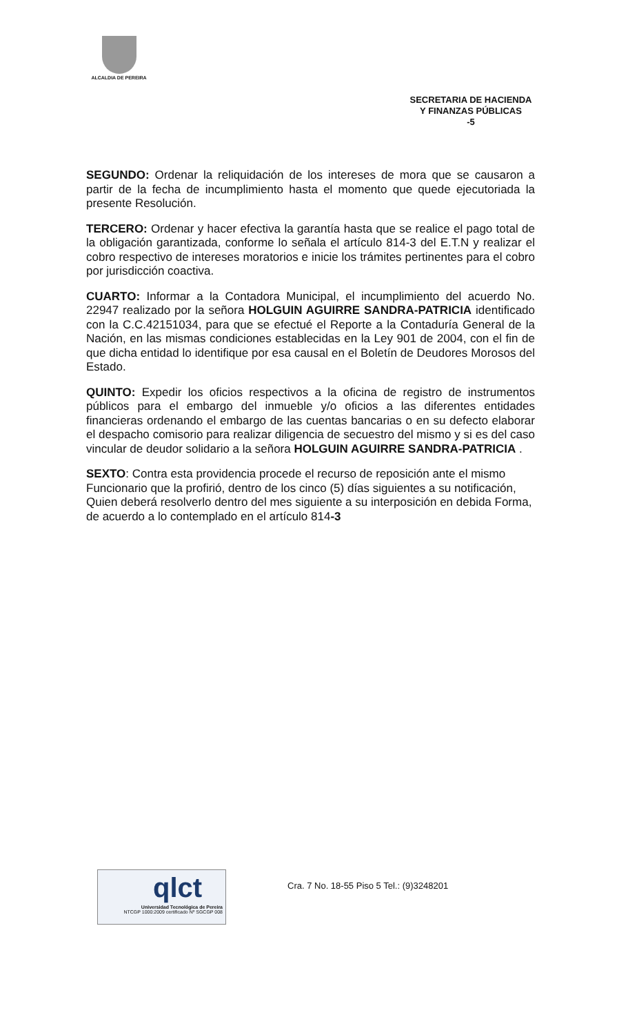ALCALDIA DE PEREIRA
SECRETARIA DE HACIENDA
Y FINANZAS PÚBLICAS
-5
SEGUNDO: Ordenar la reliquidación de los intereses de mora que se causaron a partir de la fecha de incumplimiento hasta el momento que quede ejecutoriada la presente Resolución.
TERCERO: Ordenar y hacer efectiva la garantía hasta que se realice el pago total de la obligación garantizada, conforme lo señala el artículo 814-3 del E.T.N y realizar el cobro respectivo de intereses moratorios e inicie los trámites pertinentes para el cobro por jurisdicción coactiva.
CUARTO: Informar a la Contadora Municipal, el incumplimiento del acuerdo No. 22947 realizado por la señora HOLGUIN AGUIRRE SANDRA-PATRICIA identificado con la C.C.42151034, para que se efectué el Reporte a la Contaduría General de la Nación, en las mismas condiciones establecidas en la Ley 901 de 2004, con el fin de que dicha entidad lo identifique por esa causal en el Boletín de Deudores Morosos del Estado.
QUINTO: Expedir los oficios respectivos a la oficina de registro de instrumentos públicos para el embargo del inmueble y/o oficios a las diferentes entidades financieras ordenando el embargo de las cuentas bancarias o en su defecto elaborar el despacho comisorio para realizar diligencia de secuestro del mismo y si es del caso vincular de deudor solidario a la señora HOLGUIN AGUIRRE SANDRA-PATRICIA .
SEXTO: Contra esta providencia procede el recurso de reposición ante el mismo Funcionario que la profirió, dentro de los cinco (5) días siguientes a su notificación, Quien deberá resolverlo dentro del mes siguiente a su interposición en debida Forma, de acuerdo a lo contemplado en el artículo 814-3
qlct
Universidad Tecnológica de Pereira
NTCGP 1000:2009 certificado Nº SGCGP 008
Cra. 7 No. 18-55 Piso 5 Tel.: (9)3248201